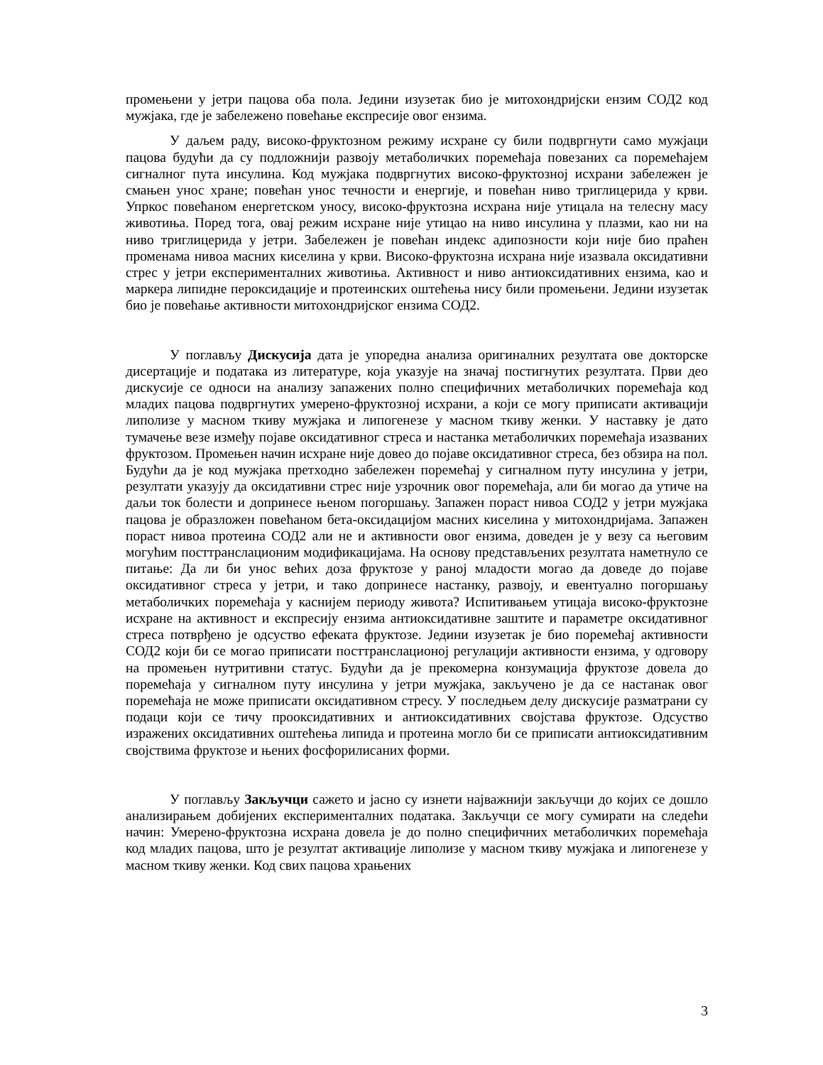промењени у јетри пацова оба пола. Једини изузетак био је митохондријски ензим СОД2 код мужјака, где је забележено повећање експресије овог ензима.
У даљем раду, високо-фруктозном режиму исхране су били подвргнути само мужјаци пацова будући да су подложнији развоју метаболичких поремећаја повезаних са поремећајем сигналног пута инсулина. Код мужјака подвргнутих високо-фруктозној исхрани забележен је смањен унос хране; повећан унос течности и енергије, и повећан ниво триглицерида у крви. Упркос повећаном енергетском уносу, високо-фруктозна исхрана није утицала на телесну масу животиња. Поред тога, овај режим исхране није утицао на ниво инсулина у плазми, као ни на ниво триглицерида у јетри. Забележен је повећан индекс адипозности који није био праћен променама нивоа масних киселина у крви. Високо-фруктозна исхрана није изазвала оксидативни стрес у јетри експерименталних животиња. Активност и ниво антиоксидативних ензима, као и маркера липидне пероксидације и протеинских оштећења нису били промењени. Једини изузетак био је повећање активности митохондријског ензима СОД2.
У поглављу Дискусија дата је упоредна анализа оригиналних резултата ове докторске дисертације и података из литературе, која указује на значај постигнутих резултата. Први део дискусије се односи на анализу запажених полно специфичних метаболичких поремећаја код младих пацова подвргнутих умерено-фруктозној исхрани, а који се могу приписати активацији липолизе у масном ткиву мужјака и липогенезе у масном ткиву женки. У наставку је дато тумачење везе између појаве оксидативног стреса и настанка метаболичких поремећаја изазваних фруктозом. Промењен начин исхране није довео до појаве оксидативног стреса, без обзира на пол. Будући да је код мужјака претходно забележен поремећај у сигналном путу инсулина у јетри, резултати указују да оксидативни стрес није узрочник овог поремећаја, али би могао да утиче на даљи ток болести и допринесе њеном погоршању. Запажен пораст нивоа СОД2 у јетри мужјака пацова је образложен повећаном бета-оксидацијом масних киселина у митохондријама. Запажен пораст нивоа протеина СОД2 али не и активности овог ензима, доведен је у везу са његовим могућим посттранслационим модификацијама. На основу представљених резултата наметнуло се питање: Да ли би унос већих доза фруктозе у раној младости могао да доведе до појаве оксидативног стреса у јетри, и тако допринесе настанку, развоју, и евентуално погоршању метаболичких поремећаја у каснијем периоду живота? Испитивањем утицаја високо-фруктозне исхране на активност и експресију ензима антиоксидативне заштите и параметре оксидативног стреса потврђено је одсуство ефеката фруктозе. Једини изузетак је био поремећај активности СОД2 који би се могао приписати посттранслационој регулацији активности ензима, у одговору на промењен нутритивни статус. Будући да је прекомерна конзумација фруктозе довела до поремећаја у сигналном путу инсулина у јетри мужјака, закључено је да се настанак овог поремећаја не може приписати оксидативном стресу. У последњем делу дискусије разматрани су подаци који се тичу прооксидативних и антиоксидативних својстава фруктозе. Одсуство изражених оксидативних оштећења липида и протеина могло би се приписати антиоксидативним својствима фруктозе и њених фосфорилисаних форми.
У поглављу Закључци сажето и јасно су изнети најважнији закључци до којих се дошло анализирањем добијених експерименталних података. Закључци се могу сумирати на следећи начин: Умерено-фруктозна исхрана довела је до полно специфичних метаболичких поремећаја код младих пацова, што је резултат активације липолизе у масном ткиву мужјака и липогенезе у масном ткиву женки. Код свих пацова храњених
3